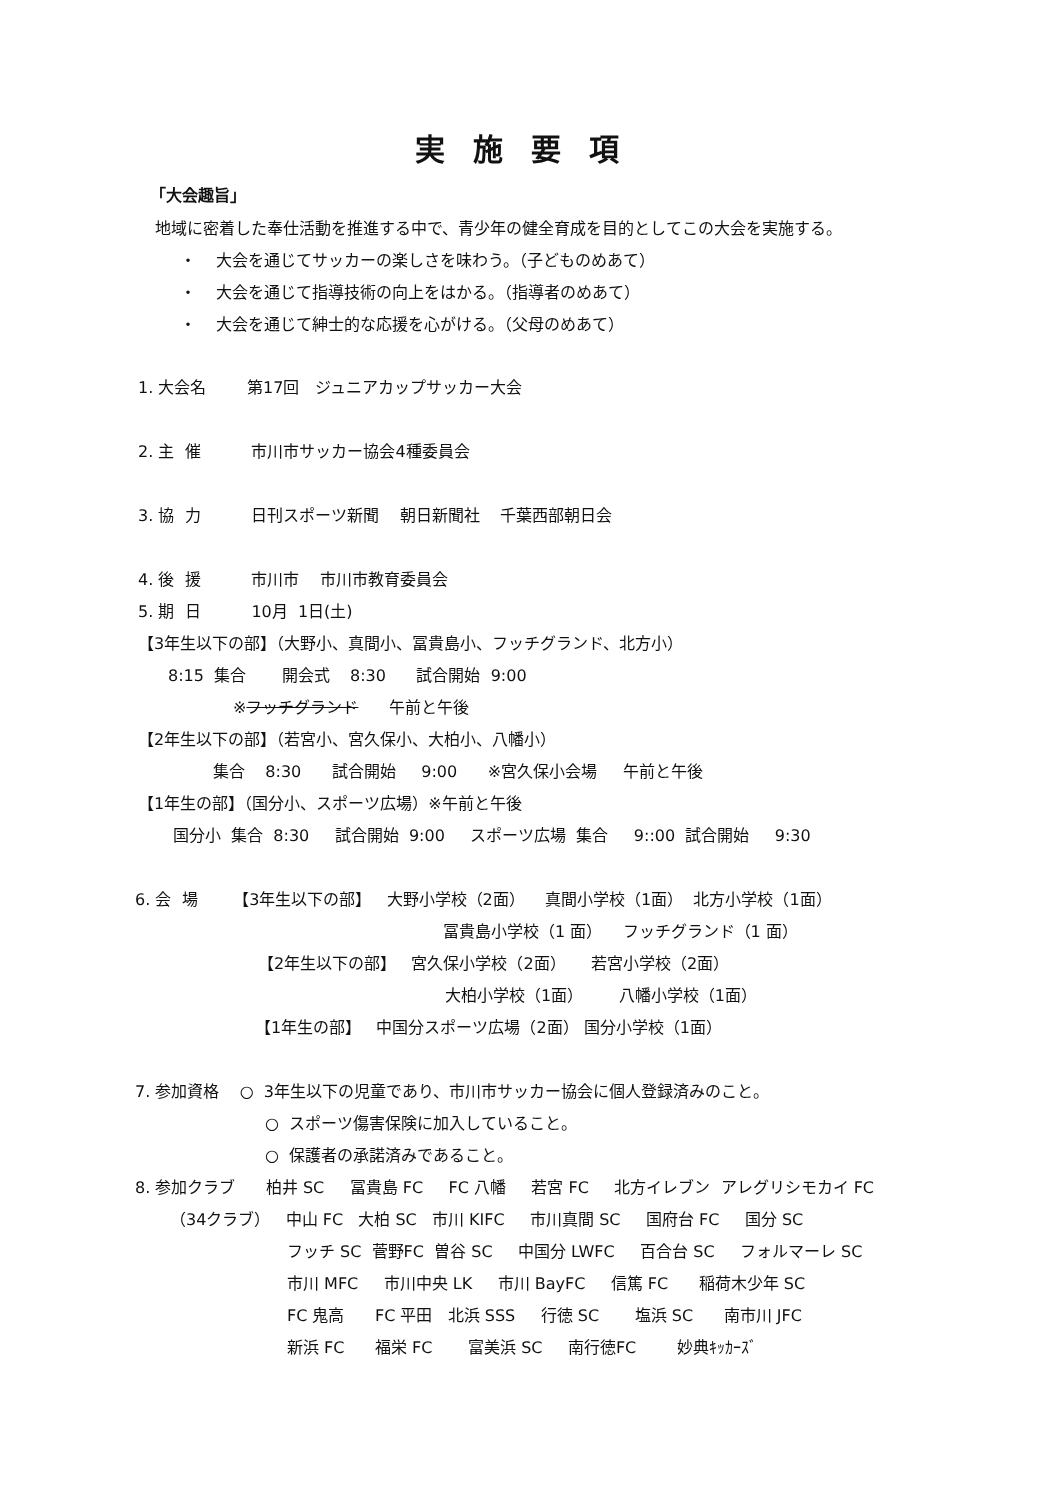実施要項
「大会趣旨」
地域に密着した奉仕活動を推進する中で、青少年の健全育成を目的としてこの大会を実施する。
・ 大会を通じてサッカーの楽しさを味わう。（子どものめあて）
・ 大会を通じて指導技術の向上をはかる。（指導者のめあて）
・ 大会を通じて紳士的な応援を心がける。（父母のめあて）
1. 大会名 第17回 ジュニアカップサッカー大会
2. 主 催 市川市サッカー協会4種委員会
3. 協 力 日刊スポーツ新聞 朝日新聞社 千葉西部朝日会
4. 後 援 市川市 市川市教育委員会
5. 期 日 10月 1日(土)
【3年生以下の部】（大野小、真間小、冨貴島小、フッチグランド、北方小）
8:15 集合 開会式 8:30 試合開始 9:00
※フッチグランド 午前と午後
【2年生以下の部】（若宮小、宮久保小、大柏小、八幡小）
集合 8:30 試合開始 9:00 ※宮久保小会場 午前と午後
【1年生の部】（国分小、スポーツ広場）※午前と午後
国分小 集合 8:30 試合開始 9:00 スポーツ広場 集合 9::00 試合開始 9:30
6. 会 場 【3年生以下の部】 大野小学校（2面） 真間小学校（1面） 北方小学校（1面）
冨貴島小学校（1 面） フッチグランド（1 面）
【2年生以下の部】 宮久保小学校（2面） 若宮小学校（2面）
大柏小学校（1面） 八幡小学校（1面）
【1年生の部】 中国分スポーツ広場（2面） 国分小学校（1面）
7. 参加資格 ○ 3年生以下の児童であり、市川市サッカー協会に個人登録済みのこと。
○ スポーツ傷害保険に加入していること。
○ 保護者の承諾済みであること。
8. 参加クラブ 柏井 SC 冨貴島 FC FC 八幡 若宮 FC 北方イレブン アレグリシモカイ FC
（34クラブ） 中山 FC 大柏 SC 市川 KIFC 市川真間 SC 国府台 FC 国分 SC
フッチ SC 菅野FC 曽谷 SC 中国分 LWFC 百合台 SC フォルマーレ SC
市川 MFC 市川中央 LK 市川 BayFC 信篤 FC 稲荷木少年 SC
FC 鬼高 FC 平田 北浜 SSS 行徳 SC 塩浜 SC 南市川 JFC
新浜 FC 福栄 FC 富美浜 SC 南行徳FC 妙典ｷｯｶｰｽﾞ